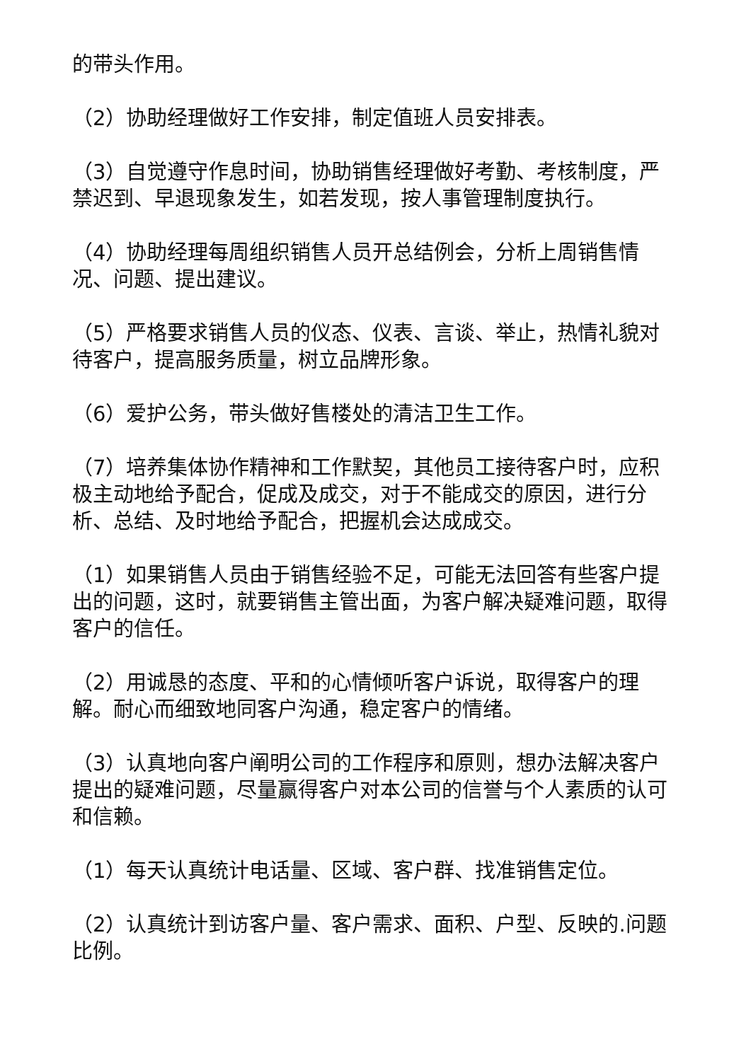的带头作用。
（2）协助经理做好工作安排，制定值班人员安排表。
（3）自觉遵守作息时间，协助销售经理做好考勤、考核制度，严禁迟到、早退现象发生，如若发现，按人事管理制度执行。
（4）协助经理每周组织销售人员开总结例会，分析上周销售情况、问题、提出建议。
（5）严格要求销售人员的仪态、仪表、言谈、举止，热情礼貌对待客户，提高服务质量，树立品牌形象。
（6）爱护公务，带头做好售楼处的清洁卫生工作。
（7）培养集体协作精神和工作默契，其他员工接待客户时，应积极主动地给予配合，促成及成交，对于不能成交的原因，进行分析、总结、及时地给予配合，把握机会达成成交。
（1）如果销售人员由于销售经验不足，可能无法回答有些客户提出的问题，这时，就要销售主管出面，为客户解决疑难问题，取得客户的信任。
（2）用诚恳的态度、平和的心情倾听客户诉说，取得客户的理解。耐心而细致地同客户沟通，稳定客户的情绪。
（3）认真地向客户阐明公司的工作程序和原则，想办法解决客户提出的疑难问题，尽量赢得客户对本公司的信誉与个人素质的认可和信赖。
（1）每天认真统计电话量、区域、客户群、找准销售定位。
（2）认真统计到访客户量、客户需求、面积、户型、反映的.问题比例。